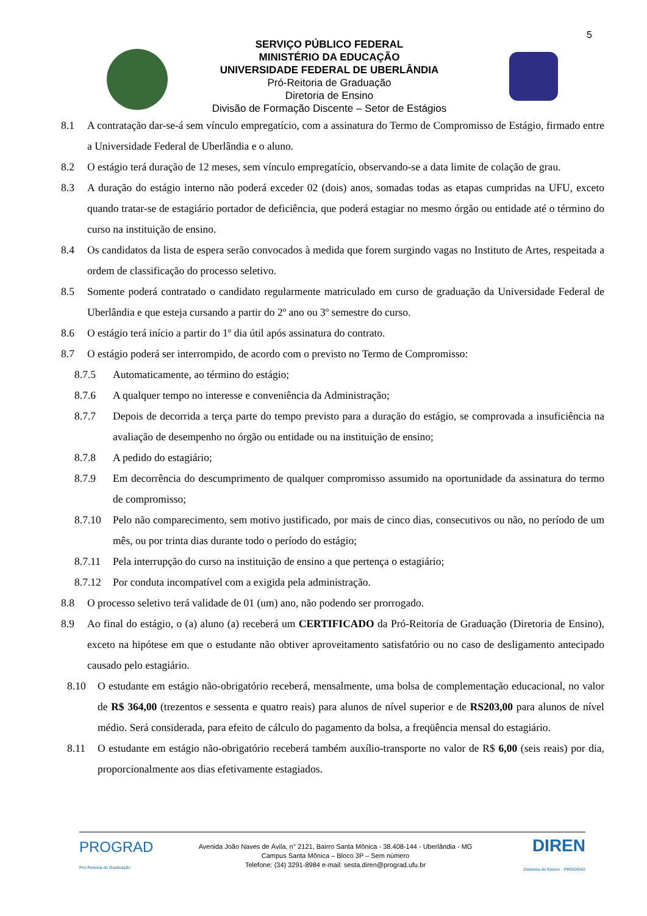5
SERVIÇO PÚBLICO FEDERAL
MINISTÉRIO DA EDUCAÇÃO
UNIVERSIDADE FEDERAL DE UBERLÂNDIA
Pró-Reitoria de Graduação
Diretoria de Ensino
Divisão de Formação Discente – Setor de Estágios
8.1 A contratação dar-se-á sem vínculo empregatício, com a assinatura do Termo de Compromisso de Estágio, firmado entre a Universidade Federal de Uberlândia e o aluno.
8.2 O estágio terá duração de 12 meses, sem vínculo empregatício, observando-se a data limite de colação de grau.
8.3 A duração do estágio interno não poderá exceder 02 (dois) anos, somadas todas as etapas cumpridas na UFU, exceto quando tratar-se de estagiário portador de deficiência, que poderá estagiar no mesmo órgão ou entidade até o término do curso na instituição de ensino.
8.4 Os candidatos da lista de espera serão convocados à medida que forem surgindo vagas no Instituto de Artes, respeitada a ordem de classificação do processo seletivo.
8.5 Somente poderá contratado o candidato regularmente matriculado em curso de graduação da Universidade Federal de Uberlândia e que esteja cursando a partir do 2º ano ou 3º semestre do curso.
8.6 O estágio terá início a partir do 1º dia útil após assinatura do contrato.
8.7 O estágio poderá ser interrompido, de acordo com o previsto no Termo de Compromisso:
8.7.5 Automaticamente, ao término do estágio;
8.7.6 A qualquer tempo no interesse e conveniência da Administração;
8.7.7 Depois de decorrida a terça parte do tempo previsto para a duração do estágio, se comprovada a insuficiência na avaliação de desempenho no órgão ou entidade ou na instituição de ensino;
8.7.8 A pedido do estagiário;
8.7.9 Em decorrência do descumprimento de qualquer compromisso assumido na oportunidade da assinatura do termo de compromisso;
8.7.10 Pelo não comparecimento, sem motivo justificado, por mais de cinco dias, consecutivos ou não, no período de um mês, ou por trinta dias durante todo o período do estágio;
8.7.11 Pela interrupção do curso na instituição de ensino a que pertença o estagiário;
8.7.12 Por conduta incompatível com a exigida pela administração.
8.8 O processo seletivo terá validade de 01 (um) ano, não podendo ser prorrogado.
8.9 Ao final do estágio, o (a) aluno (a) receberá um CERTIFICADO da Pró-Reitoria de Graduação (Diretoria de Ensino), exceto na hipótese em que o estudante não obtiver aproveitamento satisfatório ou no caso de desligamento antecipado causado pelo estagiário.
8.10 O estudante em estágio não-obrigatório receberá, mensalmente, uma bolsa de complementação educacional, no valor de R$ 364,00 (trezentos e sessenta e quatro reais) para alunos de nível superior e de RS203,00 para alunos de nível médio. Será considerada, para efeito de cálculo do pagamento da bolsa, a freqüência mensal do estagiário.
8.11 O estudante em estágio não-obrigatório receberá também auxílio-transporte no valor de R$ 6,00 (seis reais) por dia, proporcionalmente aos dias efetivamente estagiados.
PROGRAD
Pró-Reitoria de Graduação
Avenida João Naves de Ávila, n° 2121, Bairro Santa Mônica - 38.408-144 - Uberlândia - MG
Campus Santa Mônica – Bloco 3P – Sem número
Telefone: (34) 3291-8984 e-mail: sesta.diren@prograd.ufu.br
DIREN
Diretoria de Ensino - PROGRAD